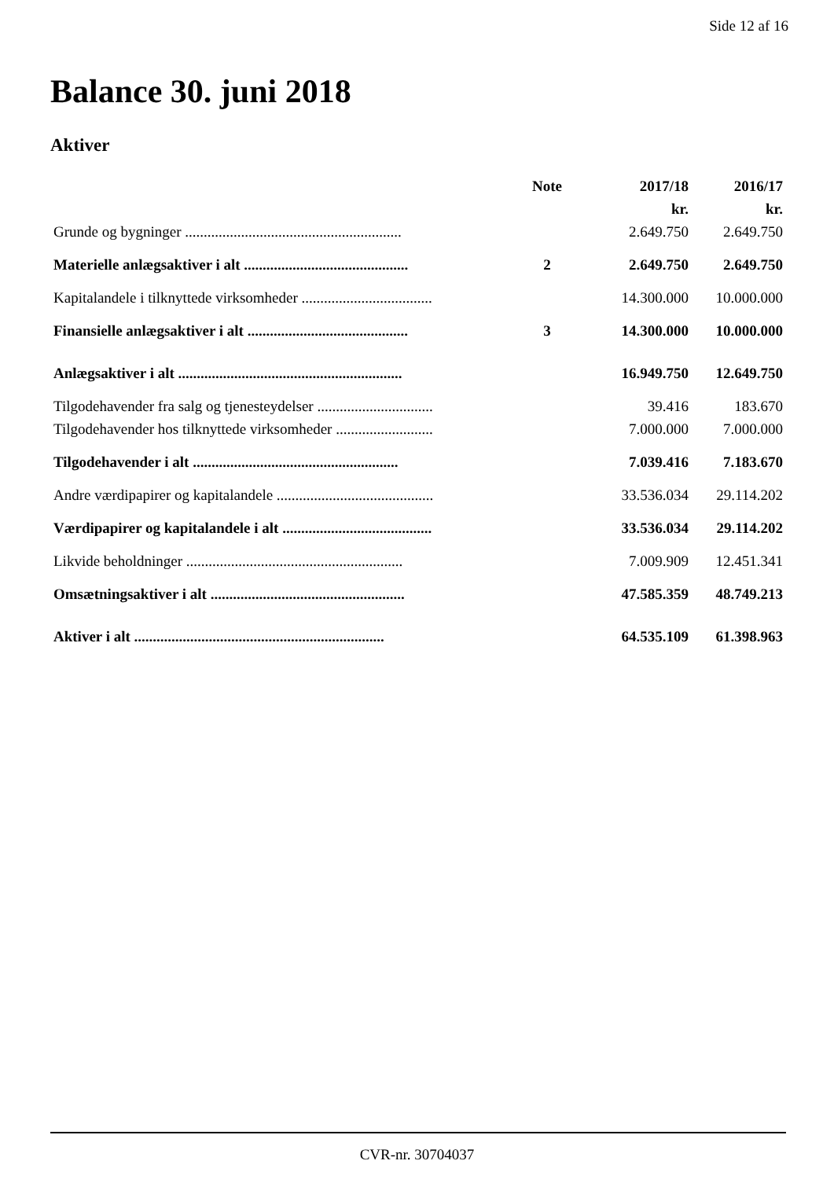Side 12 af 16
Balance 30. juni 2018
Aktiver
| | Note | 2017/18 | 2016/17 |
| --- | --- | --- | --- |
| | | kr. | kr. |
| Grunde og bygninger .......................................................... | | 2.649.750 | 2.649.750 |
| Materielle anlægsaktiver i alt ............................................ | 2 | 2.649.750 | 2.649.750 |
| Kapitalandele i tilknyttede virksomheder ................................... | | 14.300.000 | 10.000.000 |
| Finansielle anlægsaktiver i alt ........................................... | 3 | 14.300.000 | 10.000.000 |
| Anlægsaktiver i alt ............................................................ | | 16.949.750 | 12.649.750 |
| Tilgodehavender fra salg og tjenesteydelser ............................... | | 39.416 | 183.670 |
| Tilgodehavender hos tilknyttede virksomheder .......................... | | 7.000.000 | 7.000.000 |
| Tilgodehavender i alt ....................................................... | | 7.039.416 | 7.183.670 |
| Andre værdipapirer og kapitalandele .......................................... | | 33.536.034 | 29.114.202 |
| Værdipapirer og kapitalandele i alt ........................................ | | 33.536.034 | 29.114.202 |
| Likvide beholdninger .......................................................... | | 7.009.909 | 12.451.341 |
| Omsætningsaktiver i alt .................................................... | | 47.585.359 | 48.749.213 |
| Aktiver i alt ................................................................... | | 64.535.109 | 61.398.963 |
CVR-nr. 30704037